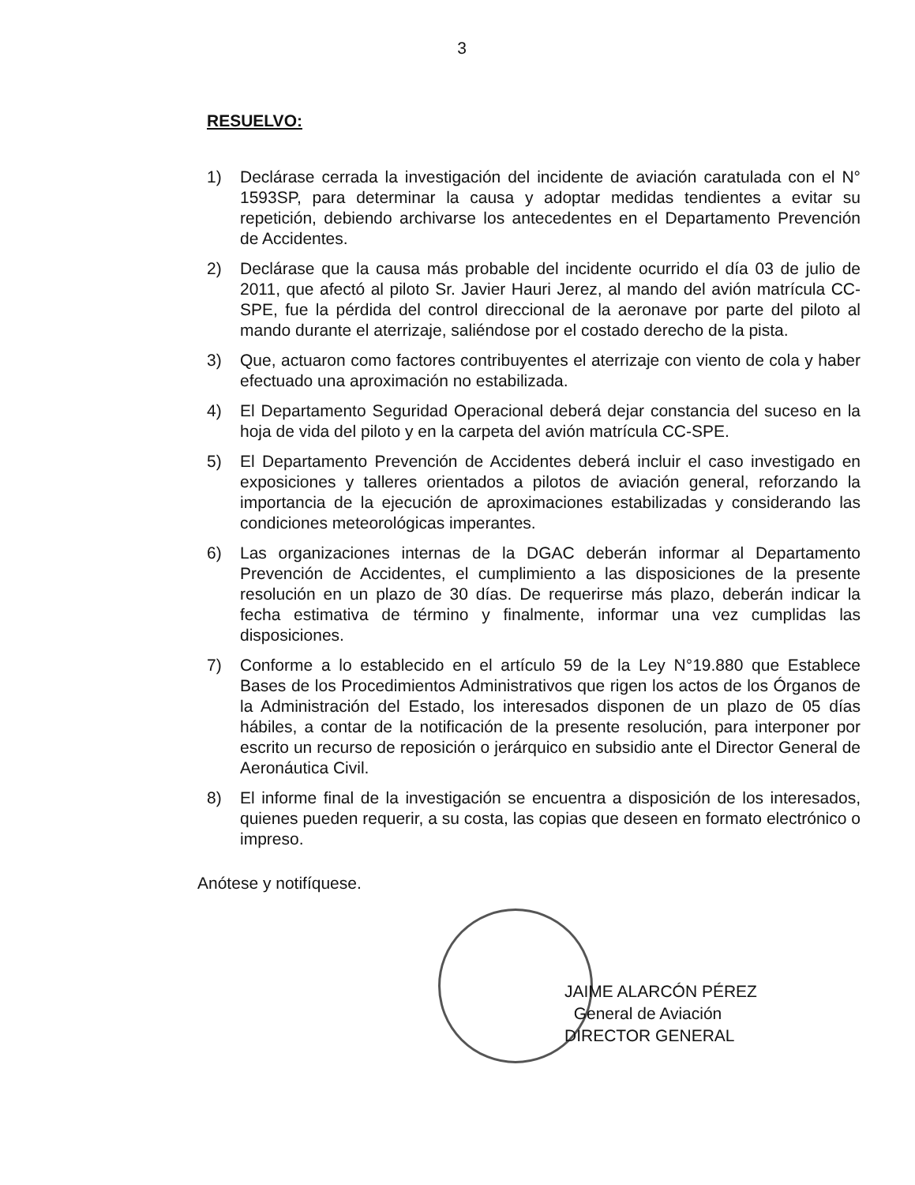3
RESUELVO:
1) Declárase cerrada la investigación del incidente de aviación caratulada con el N° 1593SP, para determinar la causa y adoptar medidas tendientes a evitar su repetición, debiendo archivarse los antecedentes en el Departamento Prevención de Accidentes.
2) Declárase que la causa más probable del incidente ocurrido el día 03 de julio de 2011, que afectó al piloto Sr. Javier Hauri Jerez, al mando del avión matrícula CC-SPE, fue la pérdida del control direccional de la aeronave por parte del piloto al mando durante el aterrizaje, saliéndose por el costado derecho de la pista.
3) Que, actuaron como factores contribuyentes el aterrizaje con viento de cola y haber efectuado una aproximación no estabilizada.
4) El Departamento Seguridad Operacional deberá dejar constancia del suceso en la hoja de vida del piloto y en la carpeta del avión matrícula CC-SPE.
5) El Departamento Prevención de Accidentes deberá incluir el caso investigado en exposiciones y talleres orientados a pilotos de aviación general, reforzando la importancia de la ejecución de aproximaciones estabilizadas y considerando las condiciones meteorológicas imperantes.
6) Las organizaciones internas de la DGAC deberán informar al Departamento Prevención de Accidentes, el cumplimiento a las disposiciones de la presente resolución en un plazo de 30 días. De requerirse más plazo, deberán indicar la fecha estimativa de término y finalmente, informar una vez cumplidas las disposiciones.
7) Conforme a lo establecido en el artículo 59 de la Ley N°19.880 que Establece Bases de los Procedimientos Administrativos que rigen los actos de los Órganos de la Administración del Estado, los interesados disponen de un plazo de 05 días hábiles, a contar de la notificación de la presente resolución, para interponer por escrito un recurso de reposición o jerárquico en subsidio ante el Director General de Aeronáutica Civil.
8) El informe final de la investigación se encuentra a disposición de los interesados, quienes pueden requerir, a su costa, las copias que deseen en formato electrónico o impreso.
Anótese y notifíquese.
JAIME ALARCÓN PÉREZ
General de Aviación
DIRECTOR GENERAL